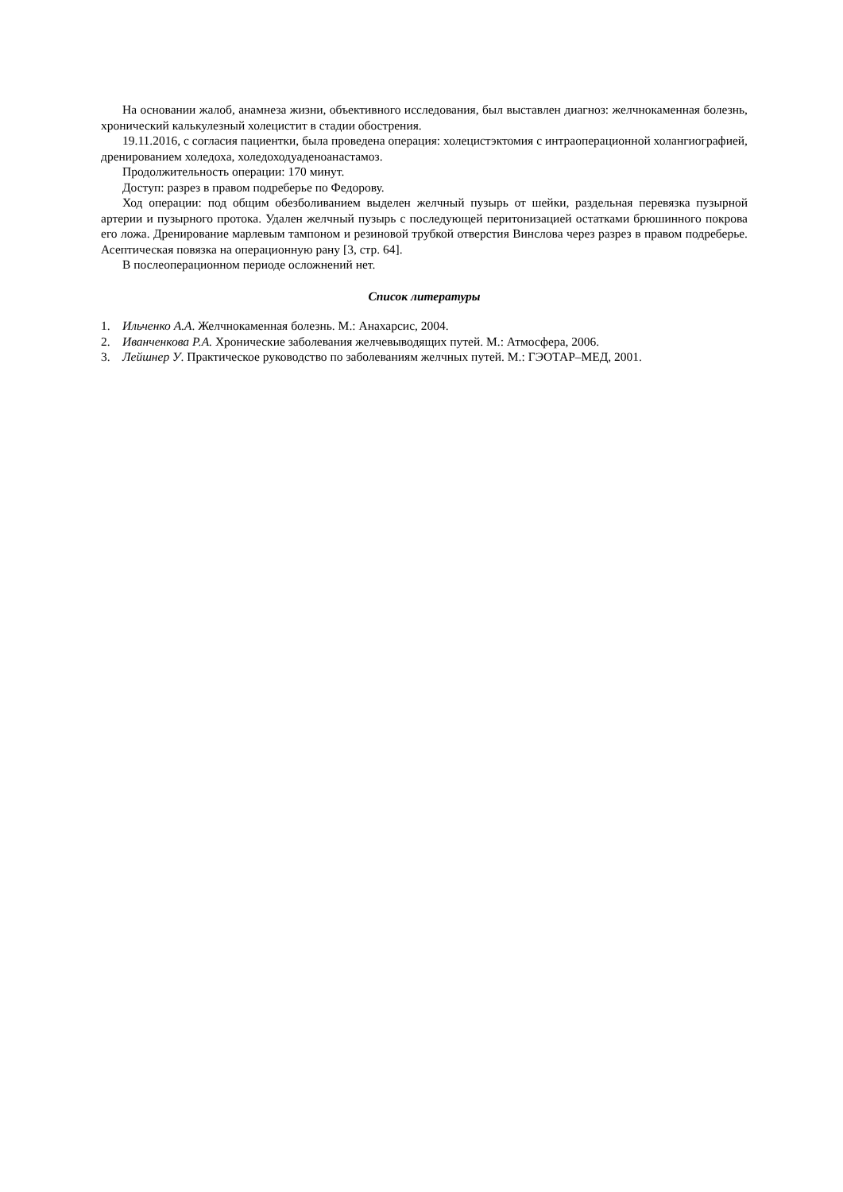На основании жалоб, анамнеза жизни, объективного исследования, был выставлен диагноз: желчнокаменная болезнь, хронический калькулезный холецистит в стадии обострения.
19.11.2016, с согласия пациентки, была проведена операция: холецистэктомия с интраоперационной холангиографией, дренированием холедоха, холедоходуаденоанастамоз.
Продолжительность операции: 170 минут.
Доступ: разрез в правом подреберье по Федорову.
Ход операции: под общим обезболиванием выделен желчный пузырь от шейки, раздельная перевязка пузырной артерии и пузырного протока. Удален желчный пузырь с последующей перитонизацией остатками брюшинного покрова его ложа. Дренирование марлевым тампоном и резиновой трубкой отверстия Винслова через разрез в правом подреберье. Асептическая повязка на операционную рану [3, стр. 64].
В послеоперационном периоде осложнений нет.
Список литературы
1. Ильченко А.А. Желчнокаменная болезнь. М.: Анахарсис, 2004.
2. Иванченкова Р.А. Хронические заболевания желчевыводящих путей. М.: Атмосфера, 2006.
3. Лейшнер У. Практическое руководство по заболеваниям желчных путей. М.: ГЭОТАР–МЕД, 2001.